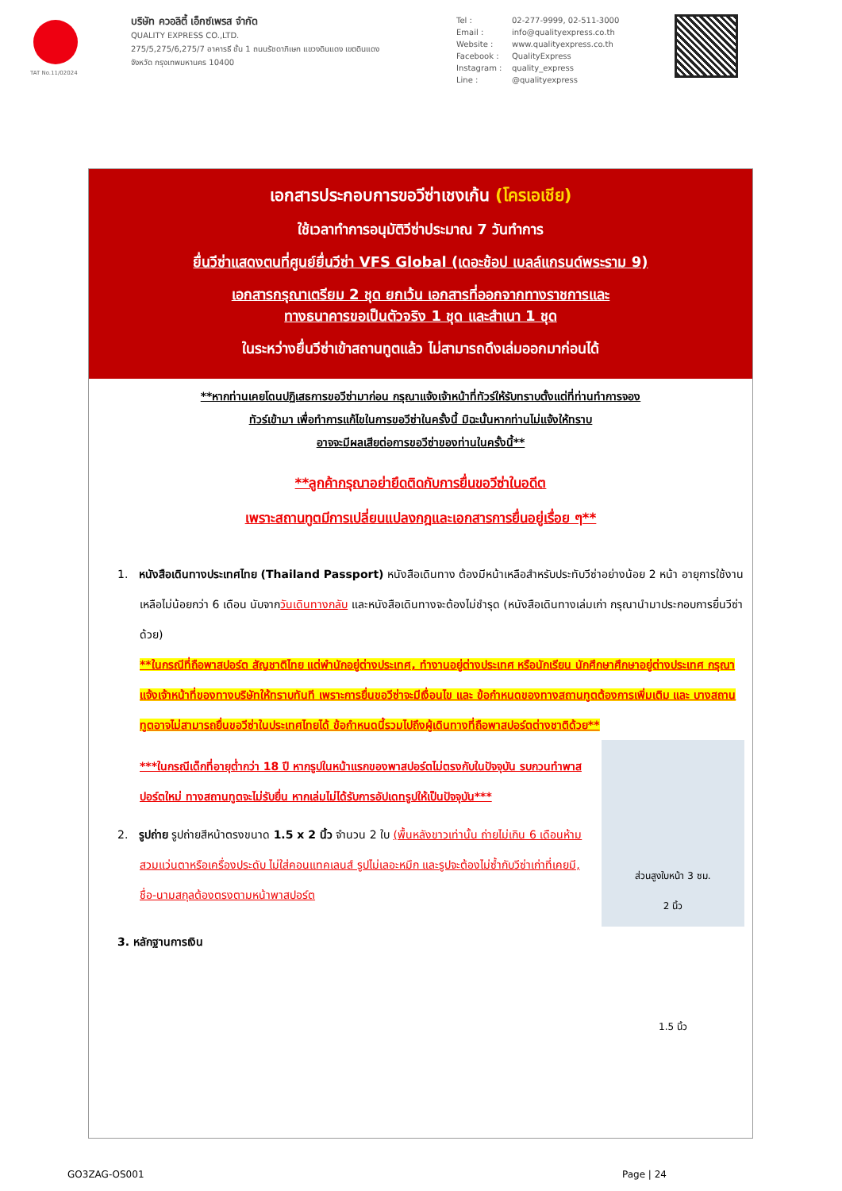TAT No.11/02024
บริษัท ควอลิตี้ เอ็กซ์เพรส จำกัด
QUALITY EXPRESS CO.,LTD.
275/5,275/6,275/7 อาคารธี ชั้น 1 ถนนรัชดาภิเษก แขวงดินแดง เขตดินแดง
จังหวัด กรุงเทพมหานคร 10400
Tel : 02-277-9999, 02-511-3000
Email : info@qualityexpress.co.th
Website : www.qualityexpress.co.th
Facebook : QualityExpress
Instagram : quality_express
Line : @qualityexpress
เอกสารประกอบการขอวีซ่าเชงเก้น (โครเอเชีย)
ใช้เวลาทำการอนุมัติวีซ่าประมาณ 7 วันทำการ
ยื่นวีซ่าแสดงตนที่ศูนย์ยื่นวีซ่า VFS Global (เดอะช้อป เบลล์แกรนด์พระราม 9)
เอกสารกรุณาเตรียม 2 ชุด ยกเว้น เอกสารที่ออกจากทางราชการและ
ทางธนาคารขอเป็นตัวจริง 1 ชุด และสำเนา 1 ชุด
ในระหว่างยื่นวีซ่าเข้าสถานทูตแล้ว ไม่สามารถดึงเล่มออกมาก่อนได้
**หากท่านเคยโดนปฏิเสธการขอวีซ่ามาก่อน กรุณาแจ้งเจ้าหน้าที่ทัวร์ให้รับทราบตั้งแต่ที่ท่านทำการจอง
ทัวร์เข้ามา เพื่อทำการแก้ไขในการขอวีซ่าในครั้งนี้ มิฉะนั้นหากท่านไม่แจ้งให้ทราบ
อาจจะมีผลเสียต่อการขอวีซ่าของท่านในครั้งนี้**
**ลูกค้ากรุณาอย่ายึดติดกับการยื่นขอวีซ่าในอดีต
เพราะสถานทูตมีการเปลี่ยนแปลงกฎและเอกสารการยื่นอยู่เรื่อย ๆ**
1. หนังสือเดินทางประเทศไทย (Thailand Passport) หนังสือเดินทาง ต้องมีหน้าเหลือสำหรับประทับวีซ่าอย่างน้อย 2 หน้า อายุการใช้งานเหลือไม่น้อยกว่า 6 เดือน นับจากวันเดินทางกลับ และหนังสือเดินทางจะต้องไม่ชำรุด (หนังสือเดินทางเล่มเก่า กรุณานำมาประกอบการยื่นวีซ่าด้วย)
**ในกรณีที่ถือพาสปอร์ต สัญชาติไทย แต่พำนักอยู่ต่างประเทศ, ทำงานอยู่ต่างประเทศ หรือนักเรียน นักศึกษาศึกษาอยู่ต่างประเทศ กรุณาแจ้งเจ้าหน้าที่ของทางบริษัทให้ทราบทันที เพราะการยื่นขอวีซ่าจะมีเงื่อนไข และ ข้อกำหนดของทางสถานทูตต้องการเพิ่มเติม และ บางสถานทูตอาจไม่สามารถยื่นขอวีซ่าในประเทศไทยได้ ข้อกำหนดนี้รวมไปถึงผู้เดินทางที่ถือพาสปอร์ตต่างชาติด้วย**
ส่วนสูงใบหน้า 3 ซม.
2 นิ้ว
1.5 นิ้ว
***ในกรณีเด็กที่อายุต่ำกว่า 18 ปี หากรูปในหน้าแรกของพาสปอร์ตไม่ตรงกับในปัจจุบัน รบกวนทำพาสปอร์ตใหม่ ทางสถานทูตจะไม่รับยื่น หากเล่มไม่ได้รับการอัปเดทรูปให้เป็นปัจจุบัน***
2. รูปถ่าย รูปถ่ายสีหน้าตรงขนาด 1.5 x 2 นิ้ว จำนวน 2 ใบ (พื้นหลังขาวเท่านั้น ถ่ายไม่เกิน 6 เดือนห้ามสวมแว่นตาหรือเครื่องประดับ ไม่ใส่คอนแทคเลนส์ รูปไม่เลอะหมึก และรูปจะต้องไม่ซ้ำกับวีซ่าเก่าที่เคยมี, ชื่อ-นามสกุลต้องตรงตามหน้าพาสปอร์ต
3. หลักฐานการเงิน
GO3ZAG-OS001 Page | 24